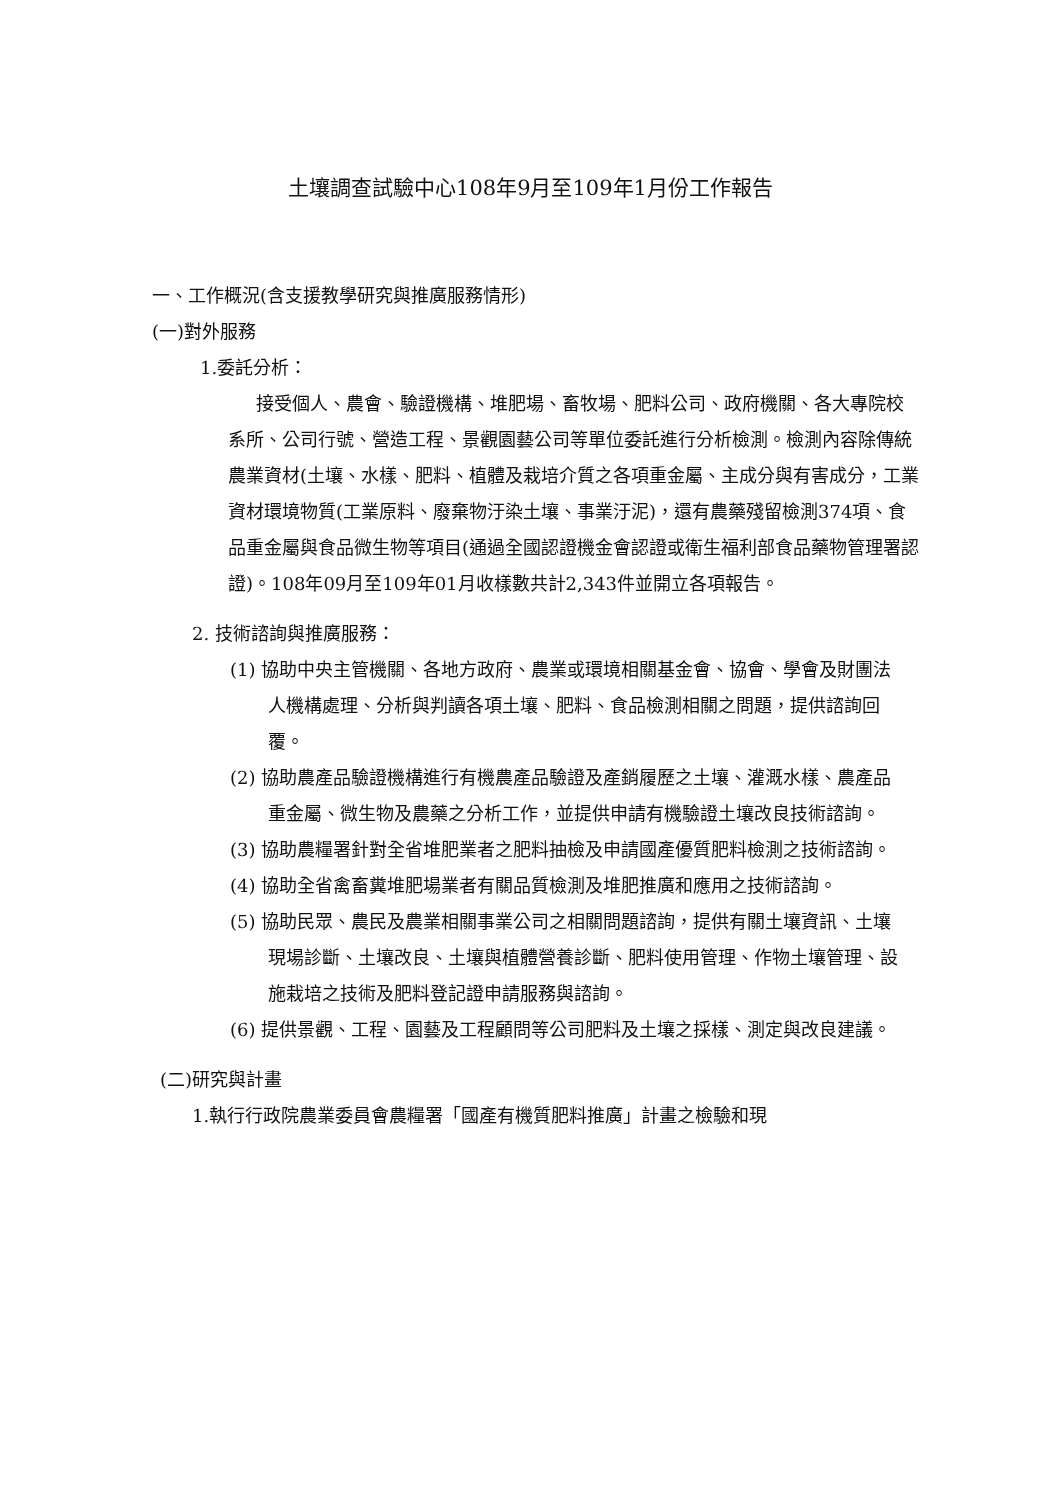土壤調查試驗中心108年9月至109年1月份工作報告
一、工作概況(含支援教學研究與推廣服務情形)
(一)對外服務
1.委託分析：
接受個人、農會、驗證機構、堆肥場、畜牧場、肥料公司、政府機關、各大專院校系所、公司行號、營造工程、景觀園藝公司等單位委託進行分析檢測。檢測內容除傳統農業資材(土壤、水樣、肥料、植體及栽培介質之各項重金屬、主成分與有害成分，工業資材環境物質(工業原料、廢棄物汙染土壤、事業汙泥)，還有農藥殘留檢測374項、食品重金屬與食品微生物等項目(通過全國認證機金會認證或衛生福利部食品藥物管理署認證)。108年09月至109年01月收樣數共計2,343件並開立各項報告。
2. 技術諮詢與推廣服務：
(1) 協助中央主管機關、各地方政府、農業或環境相關基金會、協會、學會及財團法人機構處理、分析與判讀各項土壤、肥料、食品檢測相關之問題，提供諮詢回覆。
(2) 協助農產品驗證機構進行有機農產品驗證及產銷履歷之土壤、灌溉水樣、農產品重金屬、微生物及農藥之分析工作，並提供申請有機驗證土壤改良技術諮詢。
(3) 協助農糧署針對全省堆肥業者之肥料抽檢及申請國產優質肥料檢測之技術諮詢。
(4) 協助全省禽畜糞堆肥場業者有關品質檢測及堆肥推廣和應用之技術諮詢。
(5) 協助民眾、農民及農業相關事業公司之相關問題諮詢，提供有關土壤資訊、土壤現場診斷、土壤改良、土壤與植體營養診斷、肥料使用管理、作物土壤管理、設施栽培之技術及肥料登記證申請服務與諮詢。
(6) 提供景觀、工程、園藝及工程顧問等公司肥料及土壤之採樣、測定與改良建議。
(二)研究與計畫
1.執行行政院農業委員會農糧署「國產有機質肥料推廣」計畫之檢驗和現